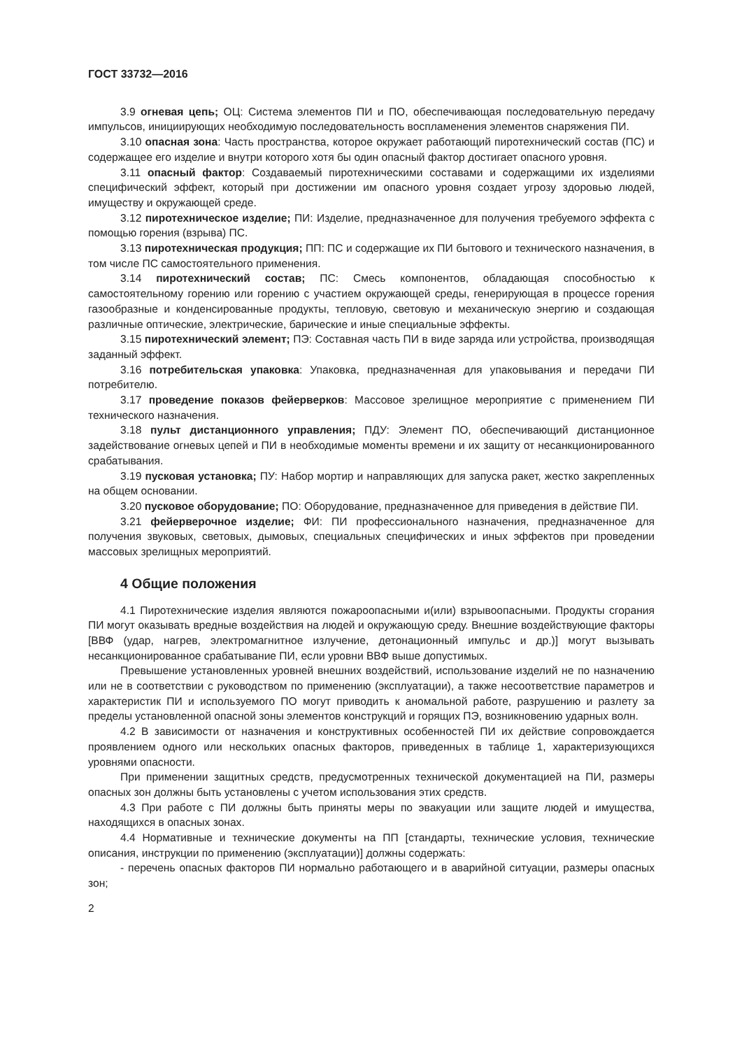ГОСТ 33732—2016
3.9 огневая цепь; ОЦ: Система элементов ПИ и ПО, обеспечивающая последовательную передачу импульсов, инициирующих необходимую последовательность воспламенения элементов снаряжения ПИ.
3.10 опасная зона: Часть пространства, которое окружает работающий пиротехнический состав (ПС) и содержащее его изделие и внутри которого хотя бы один опасный фактор достигает опасного уровня.
3.11 опасный фактор: Создаваемый пиротехническими составами и содержащими их изделиями специфический эффект, который при достижении им опасного уровня создает угрозу здоровью людей, имуществу и окружающей среде.
3.12 пиротехническое изделие; ПИ: Изделие, предназначенное для получения требуемого эффекта с помощью горения (взрыва) ПС.
3.13 пиротехническая продукция; ПП: ПС и содержащие их ПИ бытового и технического назначения, в том числе ПС самостоятельного применения.
3.14 пиротехнический состав; ПС: Смесь компонентов, обладающая способностью к самостоятельному горению или горению с участием окружающей среды, генерирующая в процессе горения газообразные и конденсированные продукты, тепловую, световую и механическую энергию и создающая различные оптические, электрические, барические и иные специальные эффекты.
3.15 пиротехнический элемент; ПЭ: Составная часть ПИ в виде заряда или устройства, производящая заданный эффект.
3.16 потребительская упаковка: Упаковка, предназначенная для упаковывания и передачи ПИ потребителю.
3.17 проведение показов фейерверков: Массовое зрелищное мероприятие с применением ПИ технического назначения.
3.18 пульт дистанционного управления; ПДУ: Элемент ПО, обеспечивающий дистанционное задействование огневых цепей и ПИ в необходимые моменты времени и их защиту от несанкционированного срабатывания.
3.19 пусковая установка; ПУ: Набор мортир и направляющих для запуска ракет, жестко закрепленных на общем основании.
3.20 пусковое оборудование; ПО: Оборудование, предназначенное для приведения в действие ПИ.
3.21 фейерверочное изделие; ФИ: ПИ профессионального назначения, предназначенное для получения звуковых, световых, дымовых, специальных специфических и иных эффектов при проведении массовых зрелищных мероприятий.
4 Общие положения
4.1 Пиротехнические изделия являются пожароопасными и(или) взрывоопасными. Продукты сгорания ПИ могут оказывать вредные воздействия на людей и окружающую среду. Внешние воздействующие факторы [ВВФ (удар, нагрев, электромагнитное излучение, детонационный импульс и др.)] могут вызывать несанкционированное срабатывание ПИ, если уровни ВВФ выше допустимых.
Превышение установленных уровней внешних воздействий, использование изделий не по назначению или не в соответствии с руководством по применению (эксплуатации), а также несоответствие параметров и характеристик ПИ и используемого ПО могут приводить к аномальной работе, разрушению и разлету за пределы установленной опасной зоны элементов конструкций и горящих ПЭ, возникновению ударных волн.
4.2 В зависимости от назначения и конструктивных особенностей ПИ их действие сопровождается проявлением одного или нескольких опасных факторов, приведенных в таблице 1, характеризующихся уровнями опасности.
При применении защитных средств, предусмотренных технической документацией на ПИ, размеры опасных зон должны быть установлены с учетом использования этих средств.
4.3 При работе с ПИ должны быть приняты меры по эвакуации или защите людей и имущества, находящихся в опасных зонах.
4.4 Нормативные и технические документы на ПП [стандарты, технические условия, технические описания, инструкции по применению (эксплуатации)] должны содержать:
- перечень опасных факторов ПИ нормально работающего и в аварийной ситуации, размеры опасных зон;
2